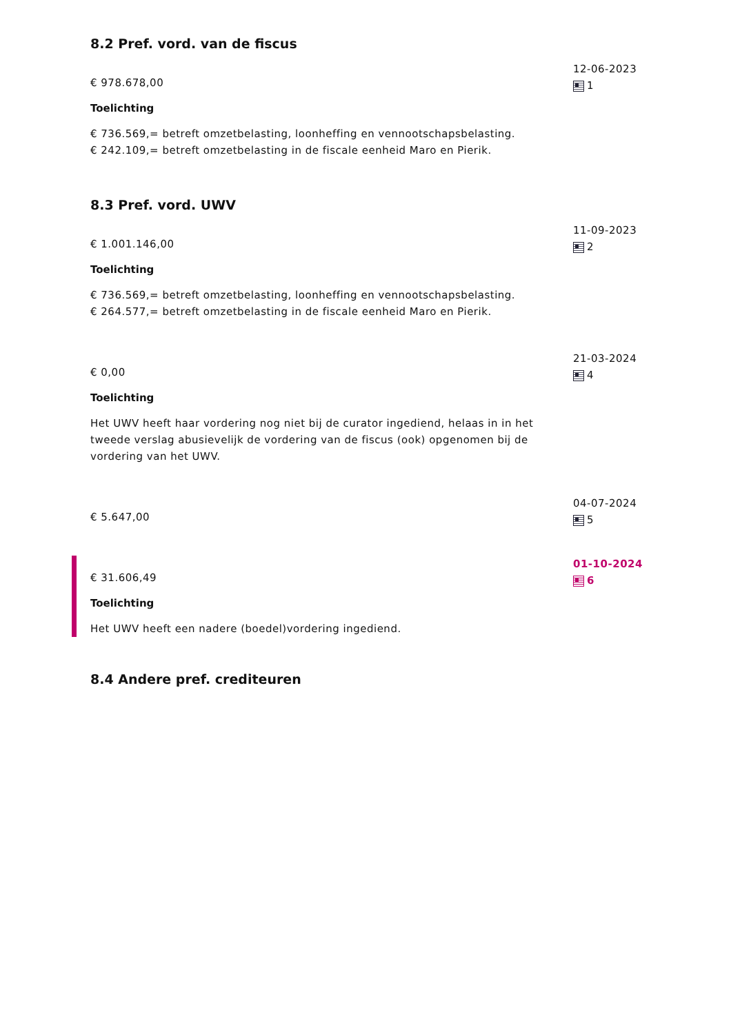8.2 Pref. vord. van de fiscus
€ 978.678,00
Toelichting
€ 736.569,= betreft omzetbelasting, loonheffing en vennootschapsbelasting.
€ 242.109,= betreft omzetbelasting in de fiscale eenheid Maro en Pierik.
12-06-2023
1
8.3 Pref. vord. UWV
€ 1.001.146,00
Toelichting
€ 736.569,= betreft omzetbelasting, loonheffing en vennootschapsbelasting.
€ 264.577,= betreft omzetbelasting in de fiscale eenheid Maro en Pierik.
11-09-2023
2
€ 0,00
Toelichting
Het UWV heeft haar vordering nog niet bij de curator ingediend, helaas in in het tweede verslag abusievelijk de vordering van de fiscus (ook) opgenomen bij de vordering van het UWV.
21-03-2024
4
€ 5.647,00
04-07-2024
5
€ 31.606,49
Toelichting
Het UWV heeft een nadere (boedel)vordering ingediend.
01-10-2024
6
8.4 Andere pref. crediteuren